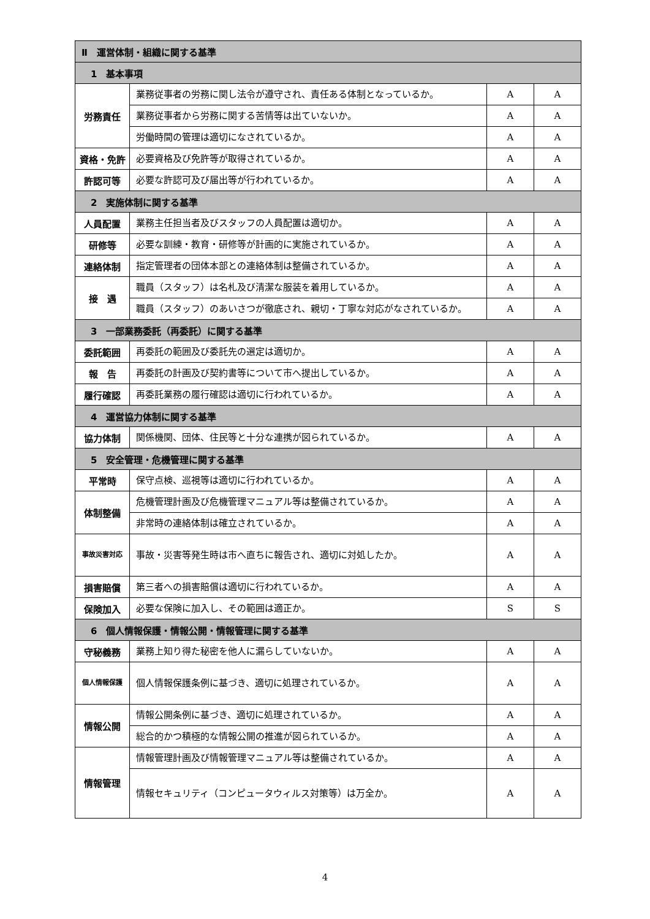| Ⅱ 運営体制・組織に関する基準 | | | |
| --- | --- | --- | --- |
| 1 基本事項 | | | |
| 労務責任 | 業務従事者の労務に関し法令が遵守され、責任ある体制となっているか。 | A | A |
| | 業務従事者から労務に関する苦情等は出ていないか。 | A | A |
| | 労働時間の管理は適切になされているか。 | A | A |
| 資格・免許 | 必要資格及び免許等が取得されているか。 | A | A |
| 許認可等 | 必要な許認可及び届出等が行われているか。 | A | A |
| 2 実施体制に関する基準 | | | |
| 人員配置 | 業務主任担当者及びスタッフの人員配置は適切か。 | A | A |
| 研修等 | 必要な訓練・教育・研修等が計画的に実施されているか。 | A | A |
| 連絡体制 | 指定管理者の団体本部との連絡体制は整備されているか。 | A | A |
| 接 遇 | 職員（スタッフ）は名札及び清潔な服装を着用しているか。 | A | A |
| | 職員（スタッフ）のあいさつが徹底され、親切・丁寧な対応がなされているか。 | A | A |
| 3 一部業務委託（再委託）に関する基準 | | | |
| 委託範囲 | 再委託の範囲及び委託先の選定は適切か。 | A | A |
| 報 告 | 再委託の計画及び契約書等について市へ提出しているか。 | A | A |
| 履行確認 | 再委託業務の履行確認は適切に行われているか。 | A | A |
| 4 運営協力体制に関する基準 | | | |
| 協力体制 | 関係機関、団体、住民等と十分な連携が図られているか。 | A | A |
| 5 安全管理・危機管理に関する基準 | | | |
| 平常時 | 保守点検、巡視等は適切に行われているか。 | A | A |
| 体制整備 | 危機管理計画及び危機管理マニュアル等は整備されているか。 | A | A |
| | 非常時の連絡体制は確立されているか。 | A | A |
| 事故災害対応 | 事故・災害等発生時は市へ直ちに報告され、適切に対処したか。 | A | A |
| 損害賠償 | 第三者への損害賠償は適切に行われているか。 | A | A |
| 保険加入 | 必要な保険に加入し、その範囲は適正か。 | S | S |
| 6 個人情報保護・情報公開・情報管理に関する基準 | | | |
| 守秘義務 | 業務上知り得た秘密を他人に漏らしていないか。 | A | A |
| 個人情報保護 | 個人情報保護条例に基づき、適切に処理されているか。 | A | A |
| 情報公開 | 情報公開条例に基づき、適切に処理されているか。 | A | A |
| | 総合的かつ積極的な情報公開の推進が図られているか。 | A | A |
| 情報管理 | 情報管理計画及び情報管理マニュアル等は整備されているか。 | A | A |
| | 情報セキュリティ（コンピュータウィルス対策等）は万全か。 | A | A |
4